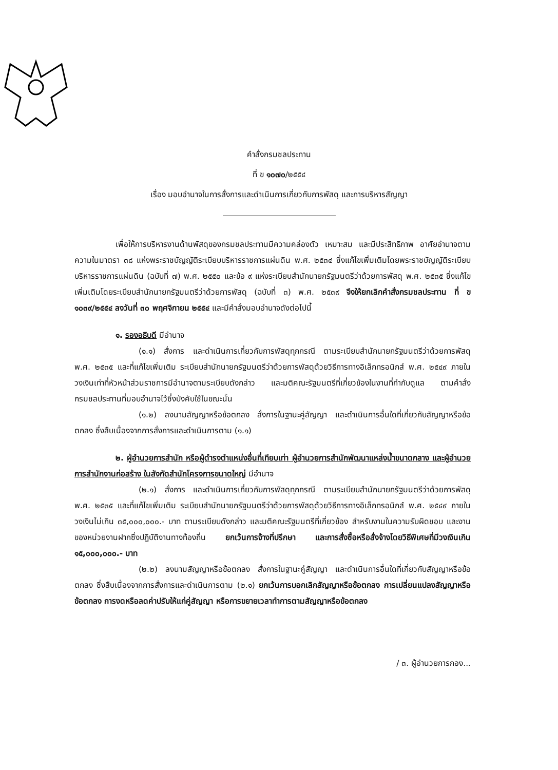คำสั่งกรมชลประทาน
ที่ ข ๑๐๗๐/๒๕๕๔
เรื่อง มอบอำนาจในการสั่งการและดำเนินการเกี่ยวกับการพัสดุ และการบริหารสัญญา
เพื่อให้การบริหารงานด้านพัสดุของกรมชลประทานมีความคล่องตัว เหมาะสม และมีประสิทธิภาพ อาศัยอำนาจตามความในมาตรา ๓๘ แห่งพระราชบัญญัติระเบียบบริหารราชการแผ่นดิน พ.ศ. ๒๕๓๔ ซึ่งแก้ไขเพิ่มเติมโดยพระราชบัญญัติระเบียบบริหารราชการแผ่นดิน (ฉบับที่ ๗) พ.ศ. ๒๕๕๐ และข้อ ๙ แห่งระเบียบสำนักนายกรัฐมนตรีว่าด้วยการพัสดุ พ.ศ. ๒๕๓๕ ซึ่งแก้ไขเพิ่มเติมโดยระเบียบสำนักนายกรัฐมนตรีว่าด้วยการพัสดุ (ฉบับที่ ๓) พ.ศ. ๒๕๓๙ จึงให้ยกเลิกคำสั่งกรมชลประทาน ที่ ข ๑๐๓๙/๒๕๕๔ ลงวันที่ ๓๐ พฤศจิกายน ๒๕๕๔ และมีคำสั่งมอบอำนาจดังต่อไปนี้
๑. รองอธิบดี มีอำนาจ
(๑.๑) สั่งการ และดำเนินการเกี่ยวกับการพัสดุทุกกรณี ตามระเบียบสำนักนายกรัฐมนตรีว่าด้วยการพัสดุ พ.ศ. ๒๕๓๕ และที่แก้ไขเพิ่มเติม ระเบียบสำนักนายกรัฐมนตรีว่าด้วยการพัสดุด้วยวิธีการทางอิเล็กทรอนิกส์ พ.ศ. ๒๕๔๙ ภายในวงเงินเท่าที่หัวหน้าส่วนราชการมีอำนาจตามระเบียบดังกล่าว และมติคณะรัฐมนตรีที่เกี่ยวข้องในงานที่กำกับดูแล ตามคำสั่งกรมชลประทานที่มอบอำนาจไว้ซึ่งบังคับใช้ในขณะนั้น
(๑.๒) ลงนามสัญญาหรือข้อตกลง สั่งการในฐานะคู่สัญญา และดำเนินการอื่นใดที่เกี่ยวกับสัญญาหรือข้อตกลง ซึ่งสืบเนื่องจากการสั่งการและดำเนินการตาม (๑.๑)
๒. ผู้อำนวยการสำนัก หรือผู้ดำรงตำแหน่งอื่นที่เทียบเท่า ผู้อำนวยการสำนักพัฒนาแหล่งน้ำขนาดกลาง และผู้อำนวยการสำนักงานก่อสร้าง ในสังกัดสำนักโครงการขนาดใหญ่ มีอำนาจ
(๒.๑) สั่งการ และดำเนินการเกี่ยวกับการพัสดุทุกกรณี ตามระเบียบสำนักนายกรัฐมนตรีว่าด้วยการพัสดุ พ.ศ. ๒๕๓๕ และที่แก้ไขเพิ่มเติม ระเบียบสำนักนายกรัฐมนตรีว่าด้วยการพัสดุด้วยวิธีการทางอิเล็กทรอนิกส์ พ.ศ. ๒๕๔๙ ภายในวงเงินไม่เกิน ๓๕,๐๐๐,๐๐๐.- บาท ตามระเบียบดังกล่าว และมติคณะรัฐมนตรีที่เกี่ยวข้อง สำหรับงานในความรับผิดชอบ และงานของหน่วยงานฝากซึ่งปฏิบัติงานทางท้องถิ่น ยกเว้นการจ้างที่ปรึกษา และการสั่งซื้อหรือสั่งจ้างโดยวิธีพิเศษที่มีวงเงินเกิน ๑๕,๐๐๐,๐๐๐.- บาท
(๒.๒) ลงนามสัญญาหรือข้อตกลง สั่งการในฐานะคู่สัญญา และดำเนินการอื่นใดที่เกี่ยวกับสัญญาหรือข้อตกลง ซึ่งสืบเนื่องจากการสั่งการและดำเนินการตาม (๒.๑) ยกเว้นการบอกเลิกสัญญาหรือข้อตกลง การเปลี่ยนแปลงสัญญาหรือข้อตกลง การงดหรือลดค่าปรับให้แก่คู่สัญญา หรือการขยายเวลาทำการตามสัญญาหรือข้อตกลง
/ ๓. ผู้อำนวยการกอง...